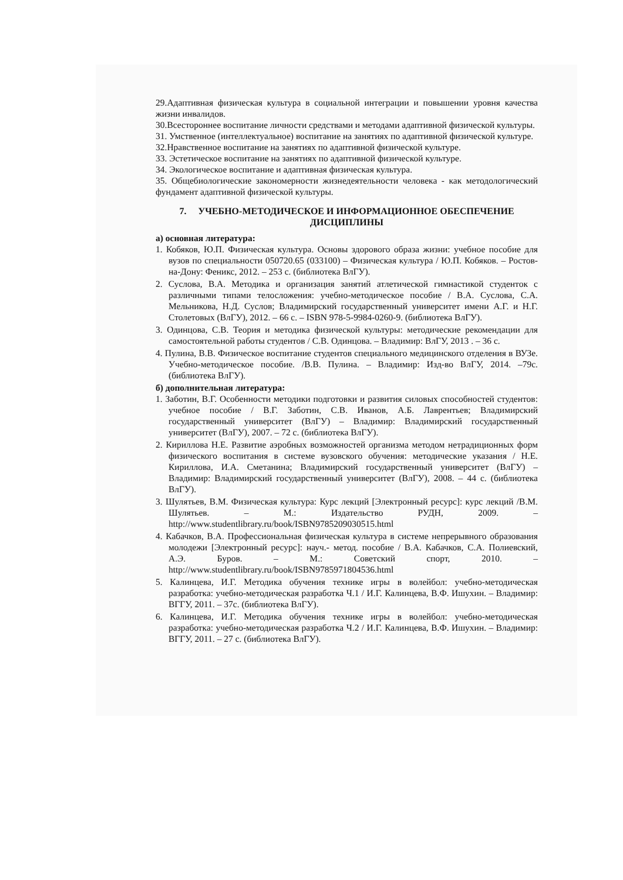29.Адаптивная физическая культура в социальной интеграции и повышении уровня качества жизни инвалидов.
30.Всестороннее воспитание личности средствами и методами адаптивной физической культуры.
31. Умственное (интеллектуальное) воспитание на занятиях по адаптивной физической культуре.
32.Нравственное воспитание на занятиях по адаптивной физической культуре.
33. Эстетическое воспитание на занятиях по адаптивной физической культуре.
34. Экологическое воспитание и адаптивная физическая культура.
35. Общебиологические закономерности жизнедеятельности человека - как методологический фундамент адаптивной физической культуры.
7. УЧЕБНО-МЕТОДИЧЕСКОЕ И ИНФОРМАЦИОННОЕ ОБЕСПЕЧЕНИЕ ДИСЦИПЛИНЫ
а) основная литература:
1. Кобяков, Ю.П. Физическая культура. Основы здорового образа жизни: учебное пособие для вузов по специальности 050720.65 (033100) – Физическая культура / Ю.П. Кобяков. – Ростов-на-Дону: Феникс, 2012. – 253 с. (библиотека ВлГУ).
2. Суслова, В.А. Методика и организация занятий атлетической гимнастикой студенток с различными типами телосложения: учебно-методическое пособие / В.А. Суслова, С.А. Мельникова, Н.Д. Суслов; Владимирский государственный университет имени А.Г. и Н.Г. Столетовых (ВлГУ), 2012. – 66 с. – ISBN 978-5-9984-0260-9. (библиотека ВлГУ).
3. Одинцова, С.В. Теория и методика физической культуры: методические рекомендации для самостоятельной работы студентов / С.В. Одинцова. – Владимир: ВлГУ, 2013 . – 36 с.
4. Пулина, В.В. Физическое воспитание студентов специального медицинского отделения в ВУЗе. Учебно-методическое пособие. /В.В. Пулина. – Владимир: Изд-во ВлГУ, 2014. –79с. (библиотека ВлГУ).
б) дополнительная литература:
1. Заботин, В.Г. Особенности методики подготовки и развития силовых способностей студентов: учебное пособие / В.Г. Заботин, С.В. Иванов, А.Б. Лаврентьев; Владимирский государственный университет (ВлГУ) – Владимир: Владимирский государственный университет (ВлГУ), 2007. – 72 с. (библиотека ВлГУ).
2. Кириллова Н.Е. Развитие аэробных возможностей организма методом нетрадиционных форм физического воспитания в системе вузовского обучения: методические указания / Н.Е. Кириллова, И.А. Сметанина; Владимирский государственный университет (ВлГУ) – Владимир: Владимирский государственный университет (ВлГУ), 2008. – 44 с. (библиотека ВлГУ).
3. Шулятьев, В.М. Физическая культура: Курс лекций [Электронный ресурс]: курс лекций /В.М. Шулятьев. – М.: Издательство РУДН, 2009. – http://www.studentlibrary.ru/book/ISBN9785209030515.html
4. Кабачков, В.А. Профессиональная физическая культура в системе непрерывного образования молодежи [Электронный ресурс]: науч.- метод. пособие / В.А. Кабачков, С.А. Полиевский, А.Э. Буров. – М.: Советский спорт, 2010. – http://www.studentlibrary.ru/book/ISBN9785971804536.html
5. Калинцева, И.Г. Методика обучения технике игры в волейбол: учебно-методическая разработка: учебно-методическая разработка Ч.1 / И.Г. Калинцева, В.Ф. Ишухин. – Владимир: ВГГУ, 2011. – 37с. (библиотека ВлГУ).
6. Калинцева, И.Г. Методика обучения технике игры в волейбол: учебно-методическая разработка: учебно-методическая разработка Ч.2 / И.Г. Калинцева, В.Ф. Ишухин. – Владимир: ВГГУ, 2011. – 27 с. (библиотека ВлГУ).